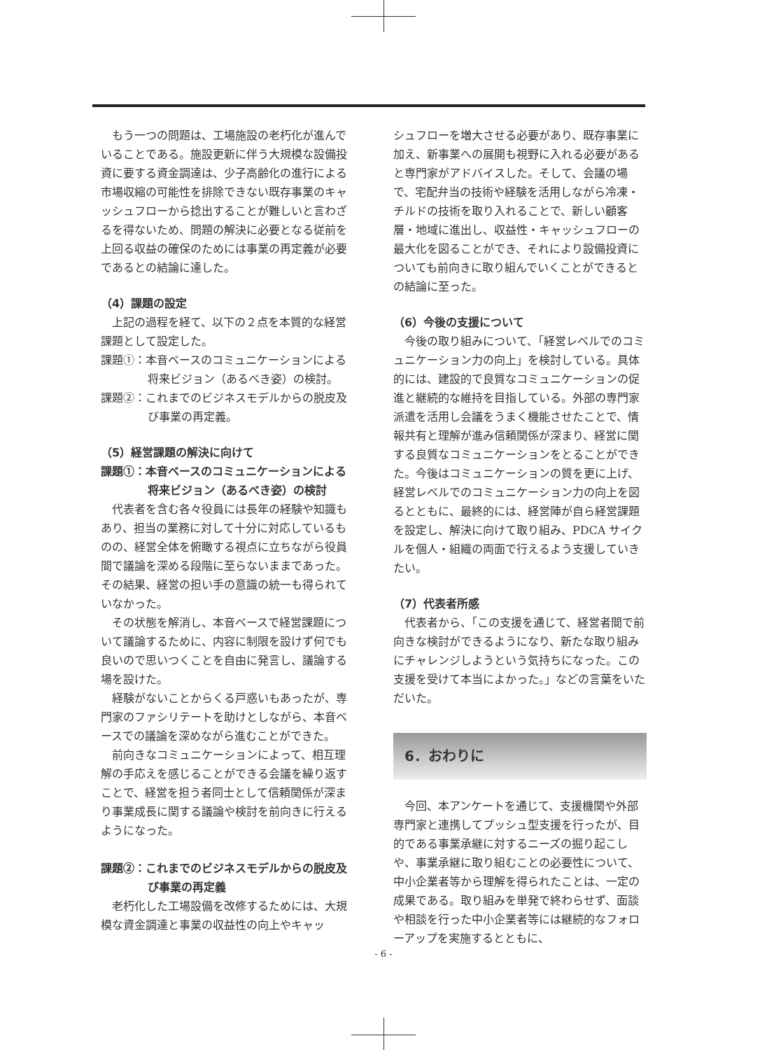もう一つの問題は、工場施設の老朽化が進んでいることである。施設更新に伴う大規模な設備投資に要する資金調達は、少子高齢化の進行による市場収縮の可能性を排除できない既存事業のキャッシュフローから捻出することが難しいと言わざるを得ないため、問題の解決に必要となる従前を上回る収益の確保のためには事業の再定義が必要であるとの結論に達した。
（4）課題の設定
上記の過程を経て、以下の２点を本質的な経営課題として設定した。
課題①：本音ベースのコミュニケーションによる将来ビジョン（あるべき姿）の検討。
課題②：これまでのビジネスモデルからの脱皮及び事業の再定義。
（5）経営課題の解決に向けて
課題①：本音ベースのコミュニケーションによる将来ビジョン（あるべき姿）の検討
代表者を含む各々役員には長年の経験や知識もあり、担当の業務に対して十分に対応しているものの、経営全体を俯瞰する視点に立ちながら役員間で議論を深める段階に至らないままであった。その結果、経営の担い手の意識の統一も得られていなかった。
その状態を解消し、本音ベースで経営課題について議論するために、内容に制限を設けず何でも良いので思いつくことを自由に発言し、議論する場を設けた。
経験がないことからくる戸惑いもあったが、専門家のファシリテートを助けとしながら、本音ベースでの議論を深めながら進むことができた。
前向きなコミュニケーションによって、相互理解の手応えを感じることができる会議を繰り返すことで、経営を担う者同士として信頼関係が深まり事業成長に関する議論や検討を前向きに行えるようになった。
課題②：これまでのビジネスモデルからの脱皮及び事業の再定義
老朽化した工場設備を改修するためには、大規模な資金調達と事業の収益性の向上やキャッ
シュフローを増大させる必要があり、既存事業に加え、新事業への展開も視野に入れる必要があると専門家がアドバイスした。そして、会議の場で、宅配弁当の技術や経験を活用しながら冷凍・チルドの技術を取り入れることで、新しい顧客層・地域に進出し、収益性・キャッシュフローの最大化を図ることができ、それにより設備投資についても前向きに取り組んでいくことができるとの結論に至った。
（6）今後の支援について
今後の取り組みについて、「経営レベルでのコミュニケーション力の向上」を検討している。具体的には、建設的で良質なコミュニケーションの促進と継続的な維持を目指している。外部の専門家派遣を活用し会議をうまく機能させたことで、情報共有と理解が進み信頼関係が深まり、経営に関する良質なコミュニケーションをとることができた。今後はコミュニケーションの質を更に上げ、経営レベルでのコミュニケーション力の向上を図るとともに、最終的には、経営陣が自ら経営課題を設定し、解決に向けて取り組み、PDCA サイクルを個人・組織の両面で行えるよう支援していきたい。
（7）代表者所感
代表者から、「この支援を通じて、経営者間で前向きな検討ができるようになり、新たな取り組みにチャレンジしようという気持ちになった。この支援を受けて本当によかった。」などの言葉をいただいた。
6．おわりに
今回、本アンケートを通じて、支援機関や外部専門家と連携してプッシュ型支援を行ったが、目的である事業承継に対するニーズの掘り起こしや、事業承継に取り組むことの必要性について、中小企業者等から理解を得られたことは、一定の成果である。取り組みを単発で終わらせず、面談や相談を行った中小企業者等には継続的なフォローアップを実施するとともに、
- 6 -